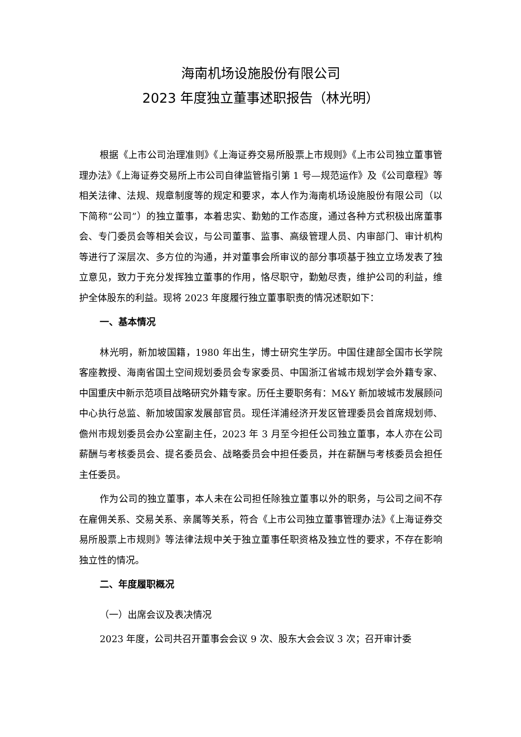海南机场设施股份有限公司
2023 年度独立董事述职报告（林光明）
根据《上市公司治理准则》《上海证券交易所股票上市规则》《上市公司独立董事管理办法》《上海证券交易所上市公司自律监管指引第 1 号—规范运作》及《公司章程》等相关法律、法规、规章制度等的规定和要求，本人作为海南机场设施股份有限公司（以下简称“公司”）的独立董事，本着忠实、勤勉的工作态度，通过各种方式积极出席董事会、专门委员会等相关会议，与公司董事、监事、高级管理人员、内审部门、审计机构等进行了深层次、多方位的沟通，并对董事会所审议的部分事项基于独立立场发表了独立意见，致力于充分发挥独立董事的作用，恪尽职守，勤勉尽责，维护公司的利益，维护全体股东的利益。现将 2023 年度履行独立董事职责的情况述职如下：
一、基本情况
林光明，新加坡国籍，1980 年出生，博士研究生学历。中国住建部全国市长学院客座教授、海南省国土空间规划委员会专家委员、中国浙江省城市规划学会外籍专家、中国重庆中新示范项目战略研究外籍专家。历任主要职务有：M&Y 新加坡城市发展顾问中心执行总监、新加坡国家发展部官员。现任洋浦经济开发区管理委员会首席规划师、儋州市规划委员会办公室副主任，2023 年 3 月至今担任公司独立董事，本人亦在公司薪酬与考核委员会、提名委员会、战略委员会中担任委员，并在薪酬与考核委员会担任主任委员。
作为公司的独立董事，本人未在公司担任除独立董事以外的职务，与公司之间不存在雇佣关系、交易关系、亲属等关系，符合《上市公司独立董事管理办法》《上海证券交易所股票上市规则》等法律法规中关于独立董事任职资格及独立性的要求，不存在影响独立性的情况。
二、年度履职概况
（一）出席会议及表决情况
2023 年度，公司共召开董事会会议 9 次、股东大会会议 3 次；召开审计委